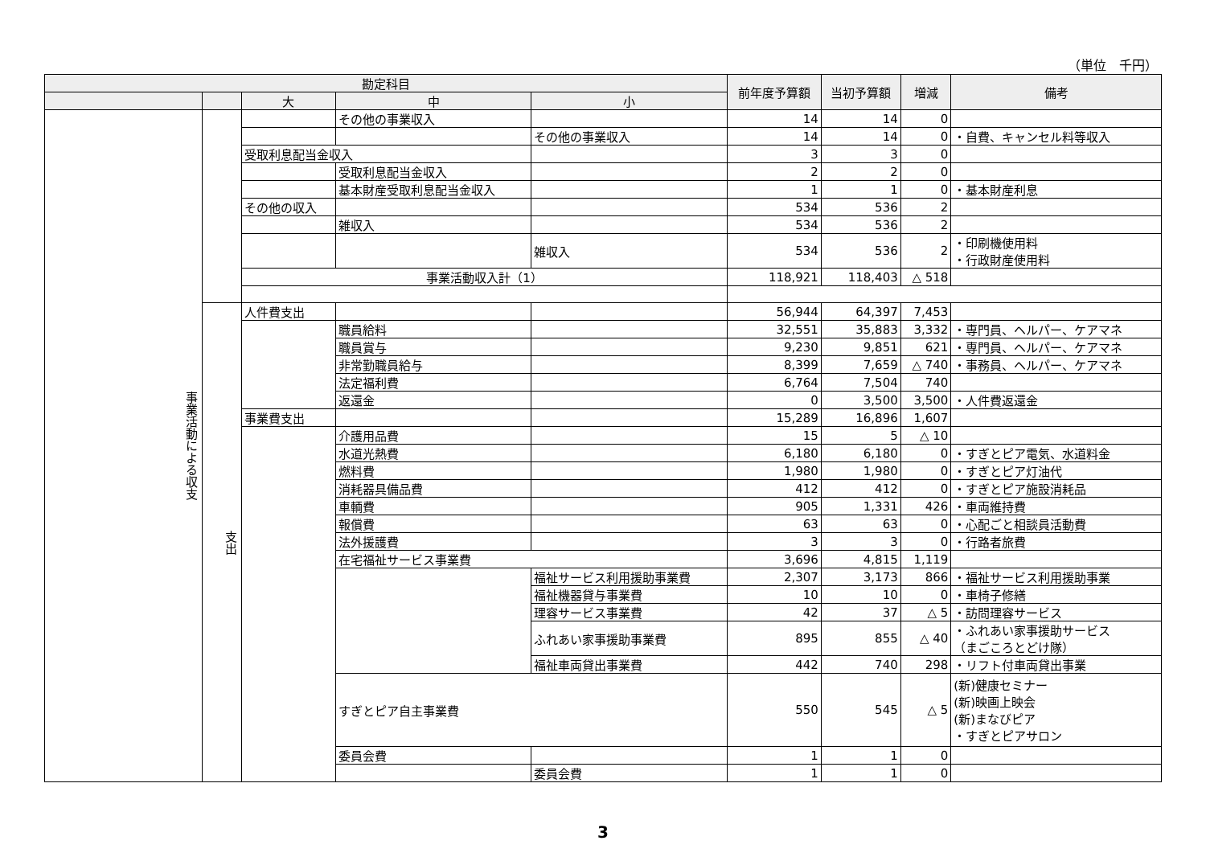（単位　千円）
| 勘定科目 | | | | | 前年度予算額 | 当初予算額 | 増減 | 備考 |
| --- | --- | --- | --- | --- | --- | --- | --- | --- |
| | | 大 | 中 | 小 | | | | |
| 事業活動による収支 | | | その他の事業収入 | | 14 | 14 | 0 | |
| | | | | その他の事業収入 | 14 | 14 | 0 | ・自費、キャンセル料等収入 |
| | | 受取利息配当金収入 | | | 3 | 3 | 0 | |
| | | | 受取利息配当金収入 | | 2 | 2 | 0 | |
| | | | 基本財産受取利息配当金収入 | | 1 | 1 | 0 | ・基本財産利息 |
| | | その他の収入 | | | 534 | 536 | 2 | |
| | | | 雑収入 | | 534 | 536 | 2 | |
| | | | | 雑収入 | 534 | 536 | 2 | ・印刷機使用料 ・行政財産使用料 |
| | | 事業活動収入計（1） | | | 118,921 | 118,403 | △ 518 | |
| | 支出 | 人件費支出 | | | 56,944 | 64,397 | 7,453 | |
| | | | 職員給料 | | 32,551 | 35,883 | 3,332 | ・専門員、ヘルパー、ケアマネ |
| | | | 職員賞与 | | 9,230 | 9,851 | 621 | ・専門員、ヘルパー、ケアマネ |
| | | | 非常勤職員給与 | | 8,399 | 7,659 | △ 740 | ・事務員、ヘルパー、ケアマネ |
| | | | 法定福利費 | | 6,764 | 7,504 | 740 | |
| | | | 返還金 | | 0 | 3,500 | 3,500 | ・人件費返還金 |
| | | 事業費支出 | | | 15,289 | 16,896 | 1,607 | |
| | | | 介護用品費 | | 15 | 5 | △ 10 | |
| | | | 水道光熱費 | | 6,180 | 6,180 | 0 | ・すぎとピア電気、水道料金 |
| | | | 燃料費 | | 1,980 | 1,980 | 0 | ・すぎとピア灯油代 |
| | | | 消耗器具備品費 | | 412 | 412 | 0 | ・すぎとピア施設消耗品 |
| | | | 車輌費 | | 905 | 1,331 | 426 | ・車両維持費 |
| | | | 報償費 | | 63 | 63 | 0 | ・心配ごと相談員活動費 |
| | | | 法外援護費 | | 3 | 3 | 0 | ・行路者旅費 |
| | | | 在宅福祉サービス事業費 | | 3,696 | 4,815 | 1,119 | |
| | | | | 福祉サービス利用援助事業費 | 2,307 | 3,173 | 866 | ・福祉サービス利用援助事業 |
| | | | | 福祉機器貸与事業費 | 10 | 10 | 0 | ・車椅子修繕 |
| | | | | 理容サービス事業費 | 42 | 37 | △ 5 | ・訪問理容サービス |
| | | | | ふれあい家事援助事業費 | 895 | 855 | △ 40 | ・ふれあい家事援助サービス （まごころとどけ隊） |
| | | | | 福祉車両貸出事業費 | 442 | 740 | 298 | ・リフト付車両貸出事業 |
| | | | すぎとピア自主事業費 | | 550 | 545 | △ 5 | (新)健康セミナー (新)映画上映会 (新)まなびピア ・すぎとピアサロン |
| | | | 委員会費 | | 1 | 1 | 0 | |
| | | | | 委員会費 | 1 | 1 | 0 | |
3